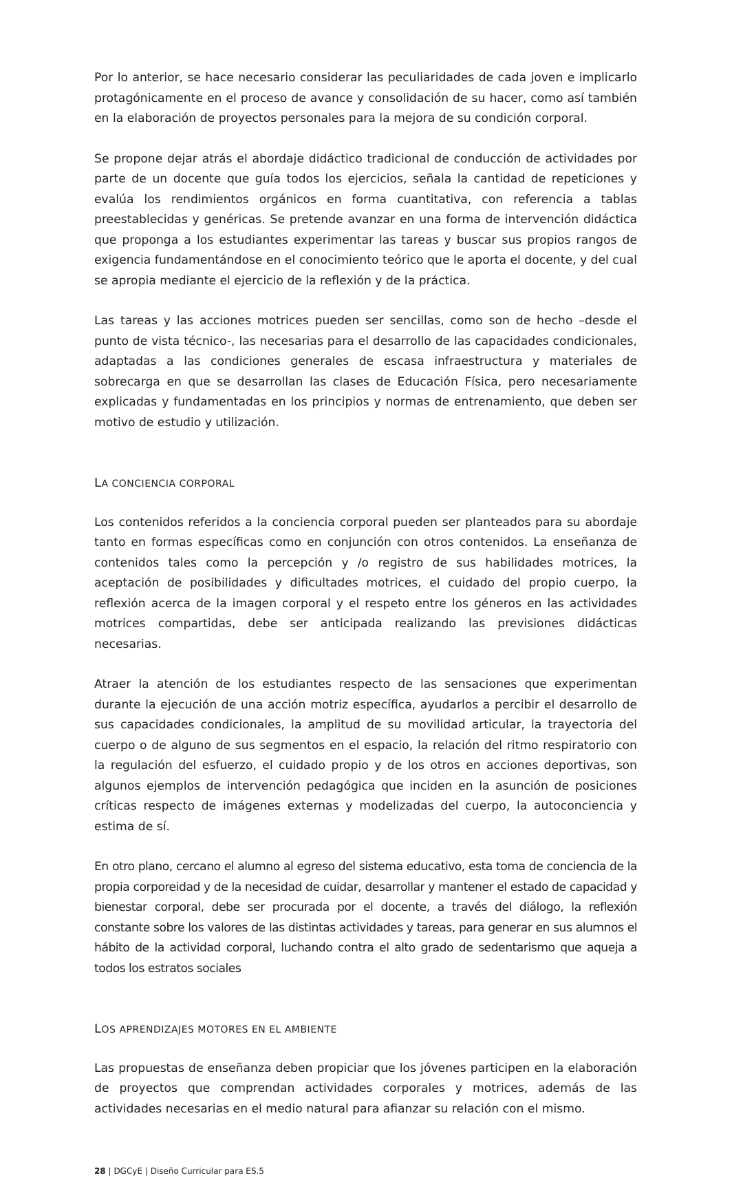Por lo anterior, se hace necesario considerar las peculiaridades de cada joven e implicarlo protagónicamente en el proceso de avance y consolidación de su hacer, como así también en la elaboración de proyectos personales para la mejora de su condición corporal.
Se propone dejar atrás el abordaje didáctico tradicional de conducción de actividades por parte de un docente que guía todos los ejercicios, señala la cantidad de repeticiones y evalúa los rendimientos orgánicos en forma cuantitativa, con referencia a tablas preestablecidas y genéricas. Se pretende avanzar en una forma de intervención didáctica que proponga a los estudiantes experimentar las tareas y buscar sus propios rangos de exigencia fundamentándose en el conocimiento teórico que le aporta el docente, y del cual se apropia mediante el ejercicio de la reflexión y de la práctica.
Las tareas y las acciones motrices pueden ser sencillas, como son de hecho –desde el punto de vista técnico-, las necesarias para el desarrollo de las capacidades condicionales, adaptadas a las condiciones generales de escasa infraestructura y materiales de sobrecarga en que se desarrollan las clases de Educación Física, pero necesariamente explicadas y fundamentadas en los principios y normas de entrenamiento, que deben ser motivo de estudio y utilización.
LA CONCIENCIA CORPORAL
Los contenidos referidos a la conciencia corporal pueden ser planteados para su abordaje tanto en formas específicas como en conjunción con otros contenidos. La enseñanza de contenidos tales como la percepción y /o registro de sus habilidades motrices, la aceptación de posibilidades y dificultades motrices, el cuidado del propio cuerpo, la reflexión acerca de la imagen corporal y el respeto entre los géneros en las actividades motrices compartidas, debe ser anticipada realizando las previsiones didácticas necesarias.
Atraer la atención de los estudiantes respecto de las sensaciones que experimentan durante la ejecución de una acción motriz específica, ayudarlos a percibir el desarrollo de sus capacidades condicionales, la amplitud de su movilidad articular, la trayectoria del cuerpo o de alguno de sus segmentos en el espacio, la relación del ritmo respiratorio con la regulación del esfuerzo, el cuidado propio y de los otros en acciones deportivas, son algunos ejemplos de intervención pedagógica que inciden en la asunción de posiciones críticas respecto de imágenes externas y modelizadas del cuerpo, la autoconciencia y estima de sí.
En otro plano, cercano el alumno al egreso del sistema educativo, esta toma de conciencia de la propia corporeidad y de la necesidad de cuidar, desarrollar y mantener el estado de capacidad y bienestar corporal, debe ser procurada por el docente, a través del diálogo, la reflexión constante sobre los valores de las distintas actividades y tareas, para generar en sus alumnos el hábito de la actividad corporal, luchando contra el alto grado de sedentarismo que aqueja a todos los estratos sociales
LOS APRENDIZAJES MOTORES EN EL AMBIENTE
Las propuestas de enseñanza deben propiciar que los jóvenes participen en la elaboración de proyectos que comprendan actividades corporales y motrices, además de las actividades necesarias en el medio natural para afianzar su relación con el mismo.
28 | DGCyE | Diseño Curricular para ES.5